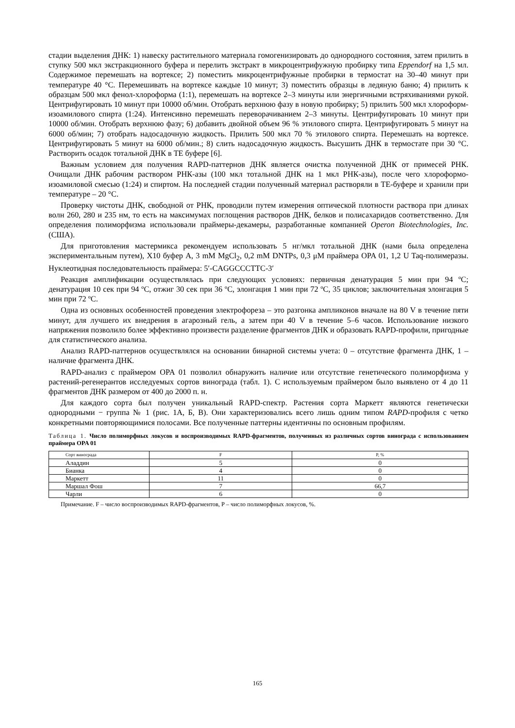стадии выделения ДНК: 1) навеску растительного материала гомогенизировать до однородного состояния, затем прилить в ступку 500 мкл экстракционного буфера и перелить экстракт в микроцентрифужную пробирку типа Eppendorf на 1,5 мл. Содержимое перемешать на вортексе; 2) поместить микроцентрифужные пробирки в термостат на 30–40 минут при температуре 40 °С. Перемешивать на вортексе каждые 10 минут; 3) поместить образцы в ледяную баню; 4) прилить к образцам 500 мкл фенол-хлороформа (1:1), перемешать на вортексе 2–3 минуты или энергичными встряхиваниями рукой. Центрифугировать 10 минут при 10000 об/мин. Отобрать верхнюю фазу в новую пробирку; 5) прилить 500 мкл хлороформ-изоамилового спирта (1:24). Интенсивно перемешать переворачиванием 2–3 минуты. Центрифугировать 10 минут при 10000 об/мин. Отобрать верхнюю фазу; 6) добавить двойной объем 96 % этилового спирта. Центрифугировать 5 минут на 6000 об/мин; 7) отобрать надосадочную жидкость. Прилить 500 мкл 70 % этилового спирта. Перемешать на вортексе. Центрифугировать 5 минут на 6000 об/мин.; 8) слить надосадочную жидкость. Высушить ДНК в термостате при 30 °С. Растворить осадок тотальной ДНК в ТЕ буфере [6].
Важным условием для получения RAPD-паттернов ДНК является очистка полученной ДНК от примесей РНК. Очищали ДНК рабочим раствором РНК-азы (100 мкл тотальной ДНК на 1 мкл РНК-азы), после чего хлороформо-изоамиловой смесью (1:24) и спиртом. На последней стадии полученный материал растворяли в ТЕ-буфере и хранили при температуре – 20 °С.
Проверку чистоты ДНК, свободной от РНК, проводили путем измерения оптической плотности раствора при длинах волн 260, 280 и 235 нм, то есть на максимумах поглощения растворов ДНК, белков и полисахаридов соответственно. Для определения полиморфизма использовали праймеры-декамеры, разработанные компанией Operon Biotechnologies, Inc. (США).
Для приготовления мастермикса рекомендуем использовать 5 нг/мкл тотальной ДНК (нами была определена экспериментальным путем), X10 буфер A, 3 mM MgCl<sub>2</sub>, 0,2 mM DNTPs, 0,3 μM праймера OPA 01, 1,2 U Taq-полимеразы. Нуклеотидная последовательность праймера: 5′-CAGGCCCTTC-3′
Реакция амплификации осуществлялась при следующих условиях: первичная денатурация 5 мин при 94 ºС; денатурация 10 сек при 94 ºС, отжиг 30 сек при 36 ºС, элонгация 1 мин при 72 ºС, 35 циклов; заключительная элонгация 5 мин при 72 ºС.
Одна из основных особенностей проведения электрофореза – это разгонка ампликонов вначале на 80 V в течение пяти минут, для лучшего их внедрения в агарозный гель, а затем при 40 V в течение 5–6 часов. Использование низкого напряжения позволило более эффективно произвести разделение фрагментов ДНК и образовать RAPD-профили, пригодные для статистического анализа.
Анализ RAPD-паттернов осуществлялся на основании бинарной системы учета: 0 – отсутствие фрагмента ДНК, 1 – наличие фрагмента ДНК.
RAPD-анализ с праймером OPA 01 позволил обнаружить наличие или отсутствие генетического полиморфизма у растений-регенерантов исследуемых сортов винограда (табл. 1). С используемым праймером было выявлено от 4 до 11 фрагментов ДНК размером от 400 до 2000 п. н.
Для каждого сорта был получен уникальный RAPD-спектр. Растения сорта Маркетт являются генетически однородными − группа № 1 (рис. 1А, Б, В). Они характеризовались всего лишь одним типом RAPD-профиля с четко конкретными повторяющимися полосами. Все полученные паттерны идентичны по основным профилям.
Таблица 1. Число полиморфных локусов и воспроизводимых RAPD-фрагментов, полученных из различных сортов винограда с использованием праймера OPA 01
| Сорт винограда | F | P, % |
| --- | --- | --- |
| Аладдин | 5 | 0 |
| Бианка | 4 | 0 |
| Маркетт | 11 | 0 |
| Маршал Фош | 7 | 66,7 |
| Чарли | 6 | 0 |
Примечание. F – число воспроизводимых RAPD-фрагментов, P – число полиморфных локусов, %.
165